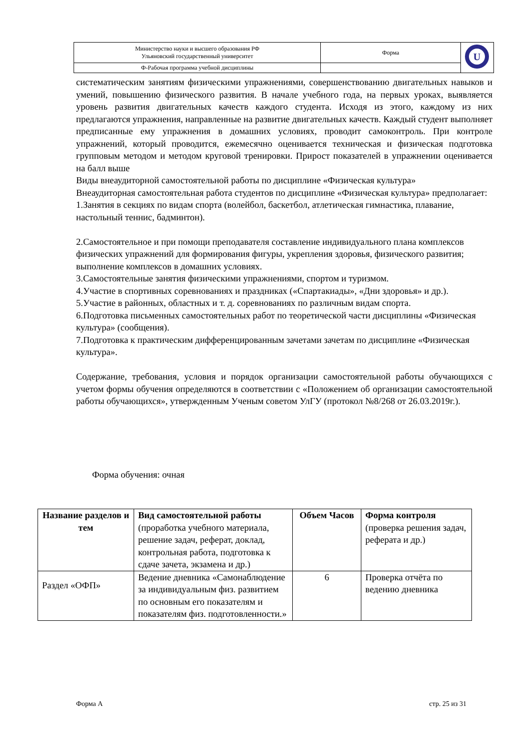| Министерство науки и высшего образования РФ Ульяновский государственный университет | Форма | U |
| Ф-Рабочая программа учебной дисциплины | | |
систематическим занятиям физическими упражнениями, совершенствованию двигательных навыков и умений, повышению физического развития. В начале учебного года, на первых уроках, выявляется уровень развития двигательных качеств каждого студента. Исходя из этого, каждому из них предлагаются упражнения, направленные на развитие двигательных качеств. Каждый студент выполняет предписанные ему упражнения в домашних условиях, проводит самоконтроль. При контроле упражнений, который проводится, ежемесячно оценивается техническая и физическая подготовка групповым методом и методом круговой тренировки. Прирост показателей в упражнении оценивается на балл выше
Виды внеаудиторной самостоятельной работы по дисциплине «Физическая культура»
Внеаудиторная самостоятельная работа студентов по дисциплине «Физическая культура» предполагает:
1.Занятия в секциях по видам спорта (волейбол, баскетбол, атлетическая гимнастика, плавание, настольный теннис, бадминтон).
2.Самостоятельное и при помощи преподавателя составление индивидуального плана комплексов физических упражнений для формирования фигуры, укрепления здоровья, физического развития; выполнение комплексов в домашних условиях.
3.Самостоятельные занятия физическими упражнениями, спортом и туризмом.
4.Участие в спортивных соревнованиях и праздниках («Спартакиады», «Дни здоровья» и др.).
5.Участие в районных, областных и т. д. соревнованиях по различным видам спорта.
6.Подготовка письменных самостоятельных работ по теоретической части дисциплины «Физическая культура» (сообщения).
7.Подготовка к практическим дифференцированным зачетами зачетам по дисциплине «Физическая культура».
Содержание, требования, условия и порядок организации самостоятельной работы обучающихся с учетом формы обучения определяются в соответствии с «Положением об организации самостоятельной работы обучающихся», утвержденным Ученым советом УлГУ (протокол №8/268 от 26.03.2019г.).
Форма обучения: очная
| Название разделов и тем | Вид самостоятельной работы (проработка учебного материала, решение задач, реферат, доклад, контрольная работа, подготовка к сдаче зачета, экзамена и др.) | Объем Часов | Форма контроля (проверка решения задач, реферата и др.) |
| --- | --- | --- | --- |
| Раздел «ОФП» | Ведение дневника «Самонаблюдение за индивидуальным физ. развитием по основным его показателям и показателям физ. подготовленности.» | 6 | Проверка отчёта по ведению дневника |
Форма А стр. 25 из 31